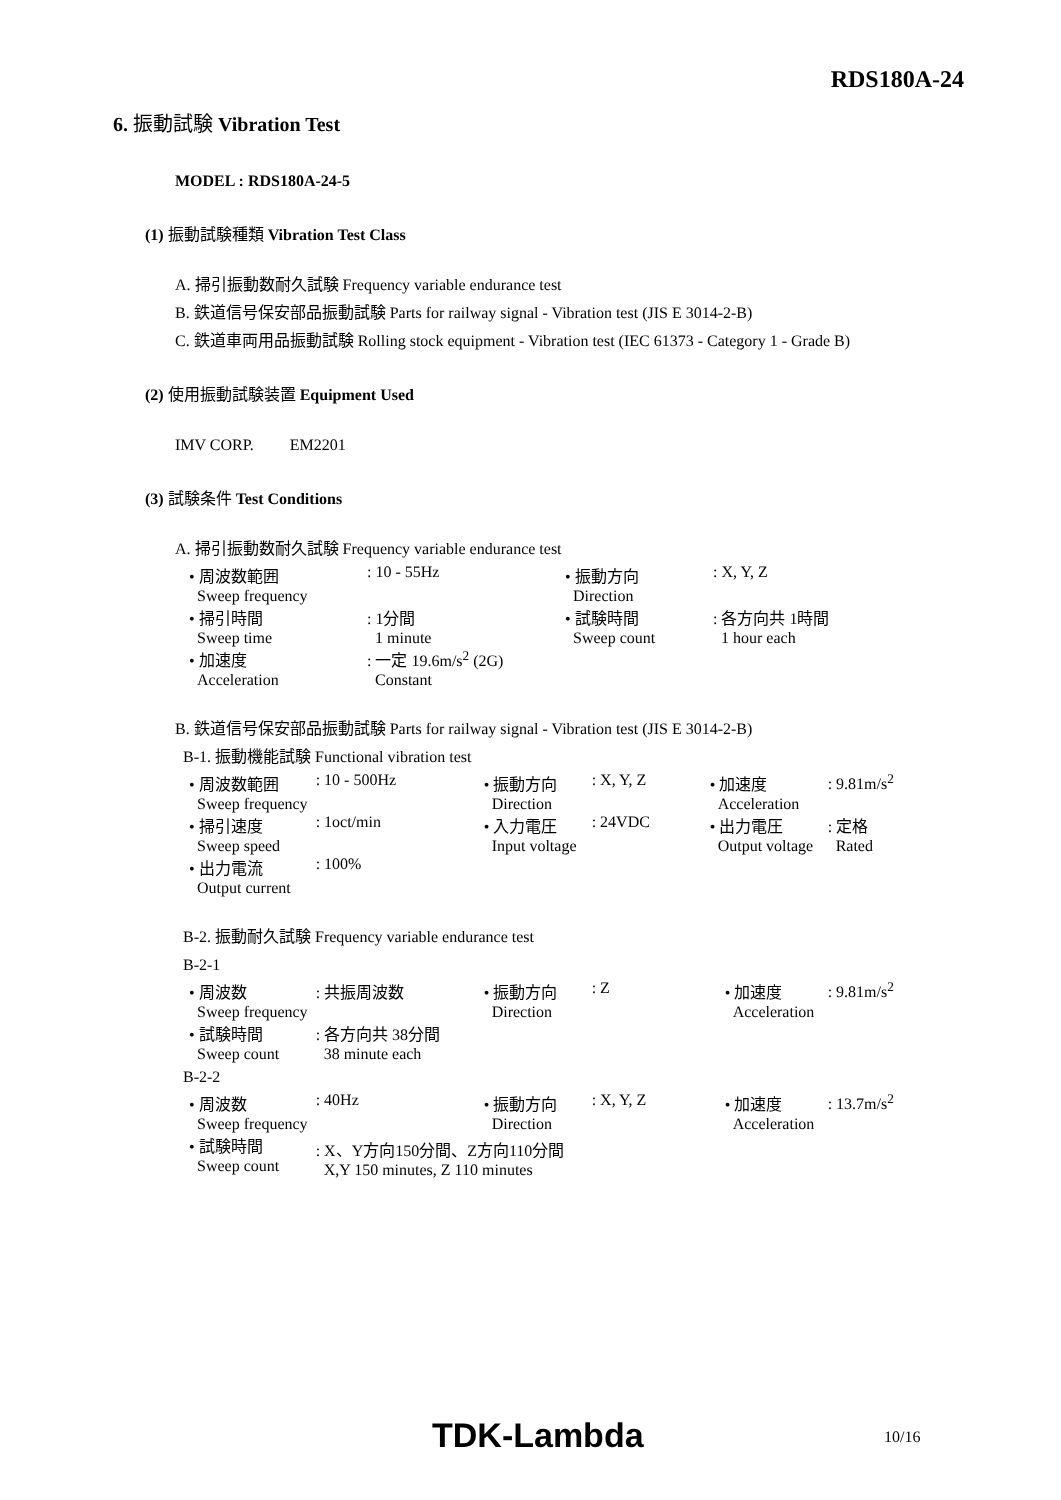RDS180A-24
6. 振動試験 Vibration Test
MODEL : RDS180A-24-5
(1) 振動試験種類 Vibration Test Class
A. 掃引振動数耐久試験 Frequency variable endurance test
B. 鉄道信号保安部品振動試験 Parts for railway signal - Vibration test (JIS E 3014-2-B)
C. 鉄道車両用品振動試験 Rolling stock equipment - Vibration test (IEC 61373 - Category 1 - Grade B)
(2) 使用振動試験装置 Equipment Used
IMV CORP. EM2201
(3) 試験条件 Test Conditions
A. 掃引振動数耐久試験 Frequency variable endurance test
| • 周波数範囲 Sweep frequency | : 10 - 55Hz | • 振動方向 Direction | : X, Y, Z |
| • 掃引時間 Sweep time | : 1分間 1 minute | • 試験時間 Sweep count | : 各方向共 1時間 1 hour each |
| • 加速度 Acceleration | : 一定 19.6m/s<sup>2</sup> (2G) Constant | | |
B. 鉄道信号保安部品振動試験 Parts for railway signal - Vibration test (JIS E 3014-2-B)
B-1. 振動機能試験 Functional vibration test
| • 周波数範囲 Sweep frequency | : 10 - 500Hz | • 振動方向 Direction | : X, Y, Z | • 加速度 Acceleration | : 9.81m/s<sup>2</sup> |
| • 掃引速度 Sweep speed | : 1oct/min | • 入力電圧 Input voltage | : 24VDC | • 出力電圧 Output voltage | : 定格 Rated |
| • 出力電流 Output current | : 100% | | | | |
B-2. 振動耐久試験 Frequency variable endurance test
B-2-1
| • 周波数 Sweep frequency | : 共振周波数 | • 振動方向 Direction | : Z | • 加速度 Acceleration | : 9.81m/s<sup>2</sup> |
| • 試験時間 Sweep count | : 各方向共 38分間 38 minute each | | | | |
B-2-2
| • 周波数 Sweep frequency | : 40Hz | • 振動方向 Direction | : X, Y, Z | • 加速度 Acceleration | : 13.7m/s<sup>2</sup> |
| • 試験時間 Sweep count | : X、Y方向150分間、Z方向110分間 X,Y 150 minutes, Z 110 minutes | | | | |
TDK-Lambda 10/16